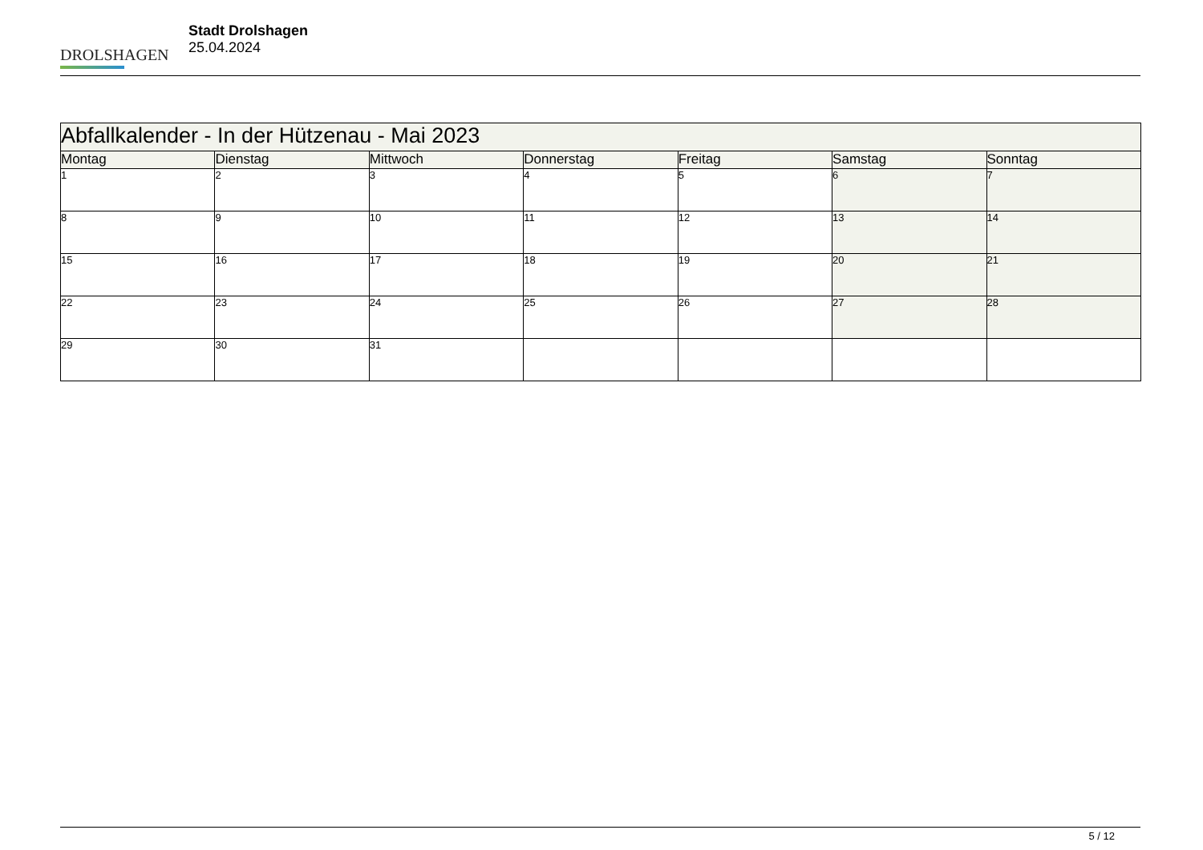DROLSHAGEN
Stadt Drolshagen
25.04.2024
| Abfallkalender - In der Hützenau - Mai 2023 | | | | | | |
| --- | --- | --- | --- | --- | --- | --- |
| Montag | Dienstag | Mittwoch | Donnerstag | Freitag | Samstag | Sonntag |
| 1 | 2 | 3 | 4 | 5 | 6 | 7 |
| 8 | 9 | 10 | 11 | 12 | 13 | 14 |
| 15 | 16 | 17 | 18 | 19 | 20 | 21 |
| 22 | 23 | 24 | 25 | 26 | 27 | 28 |
| 29 | 30 | 31 | | | | |
5 / 12